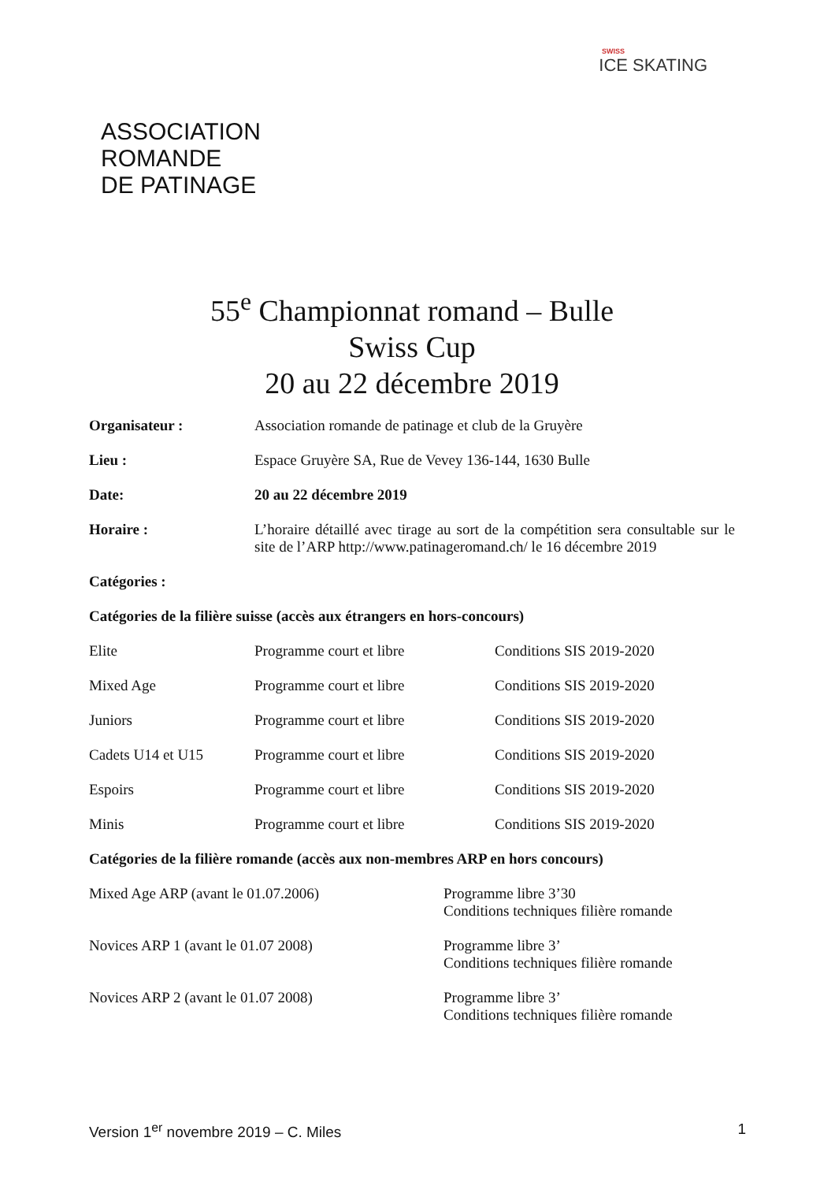SWISS
ICE SKATING
ASSOCIATION
ROMANDE
DE PATINAGE
55<sup>e</sup> Championnat romand – Bulle
Swiss Cup
20 au 22 décembre 2019
| Organisateur : | Association romande de patinage et club de la Gruyère |
| Lieu : | Espace Gruyère SA, Rue de Vevey 136-144, 1630 Bulle |
| Date: | 20 au 22 décembre 2019 |
| Horaire : | L’horaire détaillé avec tirage au sort de la compétition sera consultable sur le site de l’ARP http://www.patinageromand.ch/ le 16 décembre 2019 |
Catégories :
Catégories de la filière suisse (accès aux étrangers en hors-concours)
| Elite | Programme court et libre | Conditions SIS 2019-2020 |
| Mixed Age | Programme court et libre | Conditions SIS 2019-2020 |
| Juniors | Programme court et libre | Conditions SIS 2019-2020 |
| Cadets U14 et U15 | Programme court et libre | Conditions SIS 2019-2020 |
| Espoirs | Programme court et libre | Conditions SIS 2019-2020 |
| Minis | Programme court et libre | Conditions SIS 2019-2020 |
Catégories de la filière romande (accès aux non-membres ARP en hors concours)
| Mixed Age ARP (avant le 01.07.2006) | Programme libre 3’30 Conditions techniques filière romande |
| Novices ARP 1 (avant le 01.07 2008) | Programme libre 3’ Conditions techniques filière romande |
| Novices ARP 2 (avant le 01.07 2008) | Programme libre 3’ Conditions techniques filière romande |
Version 1<sup>er</sup> novembre 2019 – C. Miles 1